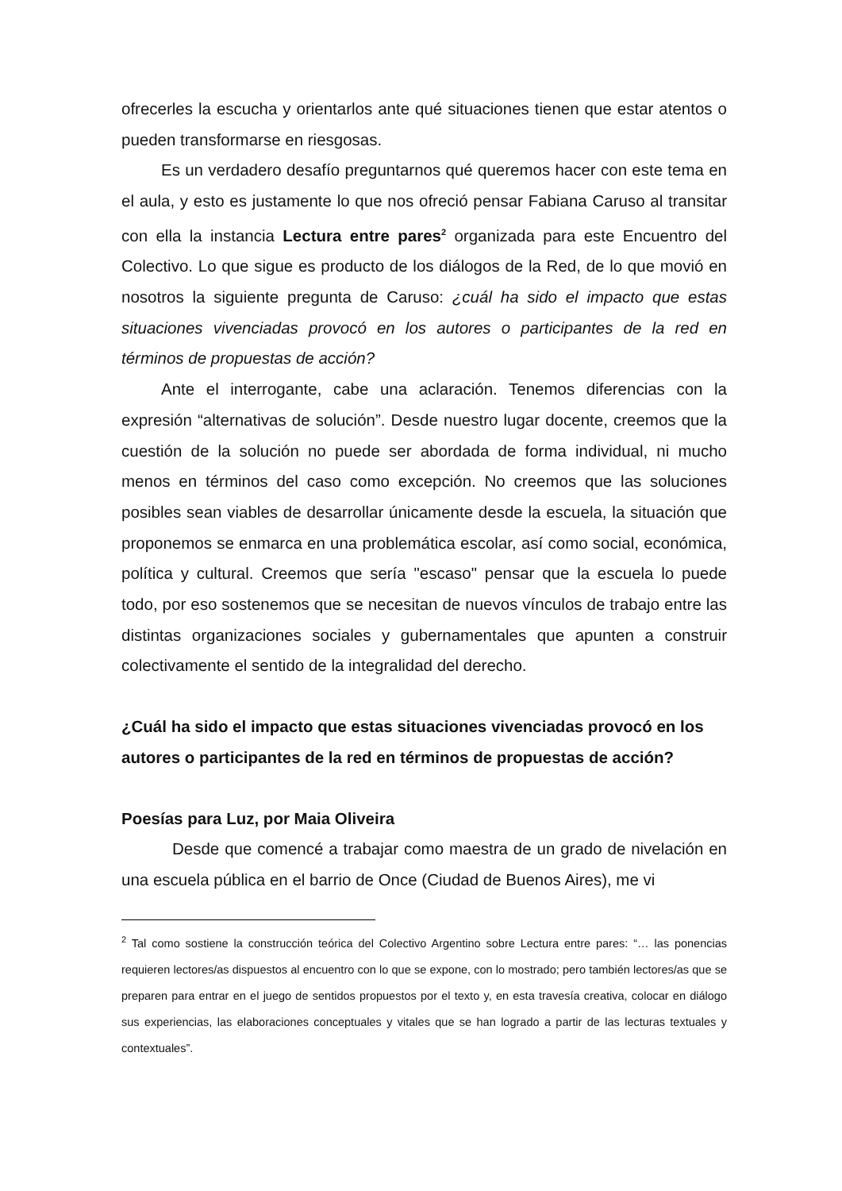ofrecerles la escucha y orientarlos ante qué situaciones tienen que estar atentos o pueden transformarse en riesgosas.
Es un verdadero desafío preguntarnos qué queremos hacer con este tema en el aula, y esto es justamente lo que nos ofreció pensar Fabiana Caruso al transitar con ella la instancia Lectura entre pares<sup>2</sup> organizada para este Encuentro del Colectivo. Lo que sigue es producto de los diálogos de la Red, de lo que movió en nosotros la siguiente pregunta de Caruso: ¿cuál ha sido el impacto que estas situaciones vivenciadas provocó en los autores o participantes de la red en términos de propuestas de acción?
Ante el interrogante, cabe una aclaración. Tenemos diferencias con la expresión “alternativas de solución”. Desde nuestro lugar docente, creemos que la cuestión de la solución no puede ser abordada de forma individual, ni mucho menos en términos del caso como excepción. No creemos que las soluciones posibles sean viables de desarrollar únicamente desde la escuela, la situación que proponemos se enmarca en una problemática escolar, así como social, económica, política y cultural. Creemos que sería "escaso" pensar que la escuela lo puede todo, por eso sostenemos que se necesitan de nuevos vínculos de trabajo entre las distintas organizaciones sociales y gubernamentales que apunten a construir colectivamente el sentido de la integralidad del derecho.
¿Cuál ha sido el impacto que estas situaciones vivenciadas provocó en los autores o participantes de la red en términos de propuestas de acción?
Poesías para Luz, por Maia Oliveira
Desde que comencé a trabajar como maestra de un grado de nivelación en una escuela pública en el barrio de Once (Ciudad de Buenos Aires), me vi
<sup>2</sup> Tal como sostiene la construcción teórica del Colectivo Argentino sobre Lectura entre pares: “… las ponencias requieren lectores/as dispuestos al encuentro con lo que se expone, con lo mostrado; pero también lectores/as que se preparen para entrar en el juego de sentidos propuestos por el texto y, en esta travesía creativa, colocar en diálogo sus experiencias, las elaboraciones conceptuales y vitales que se han logrado a partir de las lecturas textuales y contextuales”.